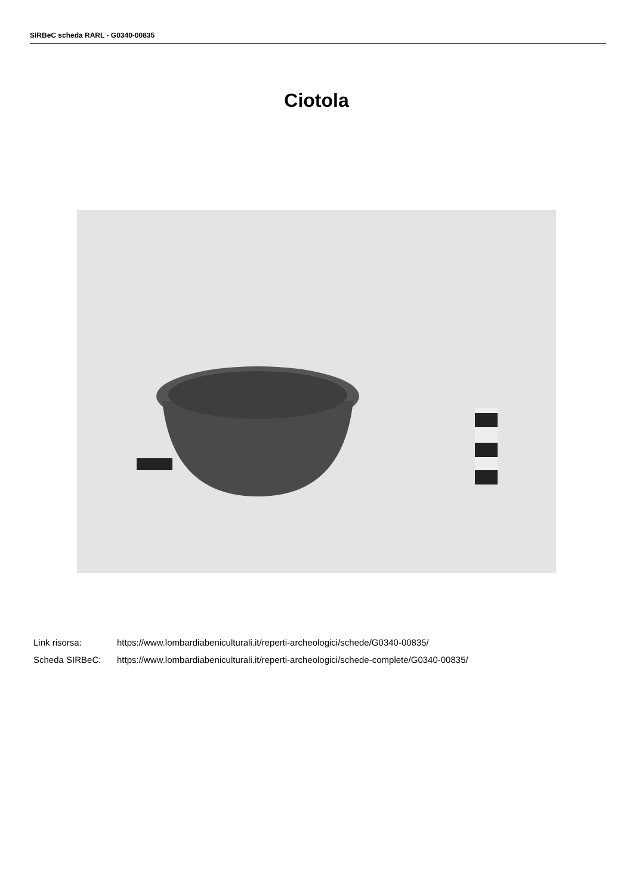SIRBeC scheda RARL - G0340-00835
Ciotola
Link risorsa: https://www.lombardiabeniculturali.it/reperti-archeologici/schede/G0340-00835/
Scheda SIRBeC: https://www.lombardiabeniculturali.it/reperti-archeologici/schede-complete/G0340-00835/